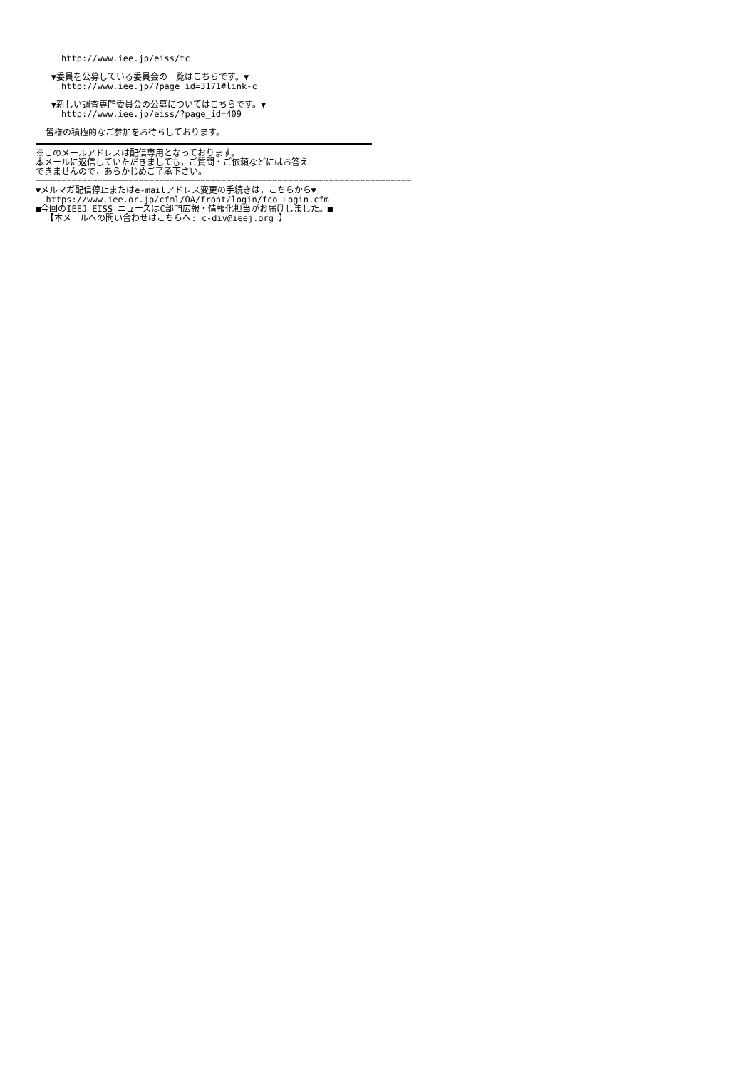http://www.iee.jp/eiss/tc
▼委員を公募している委員会の一覧はこちらです。▼
http://www.iee.jp/?page_id=3171#link-c
▼新しい調査専門委員会の公募についてはこちらです。▼
http://www.iee.jp/eiss/?page_id=409
皆様の積極的なご参加をお待ちしております。
※このメールアドレスは配信専用となっております。
本メールに返信していただきましても，ご質問・ご依頼などにはお答え
できませんので，あらかじめご了承下さい。
=========================================================================
▼メルマガ配信停止またはe-mailアドレス変更の手続きは，こちらから▼
https://www.iee.or.jp/cfml/OA/front/login/fco_Login.cfm
■今回のIEEJ EISS ニュースはC部門広報・情報化担当がお届けしました。■
【本メールへの問い合わせはこちらへ: c-div@ieej.org 】